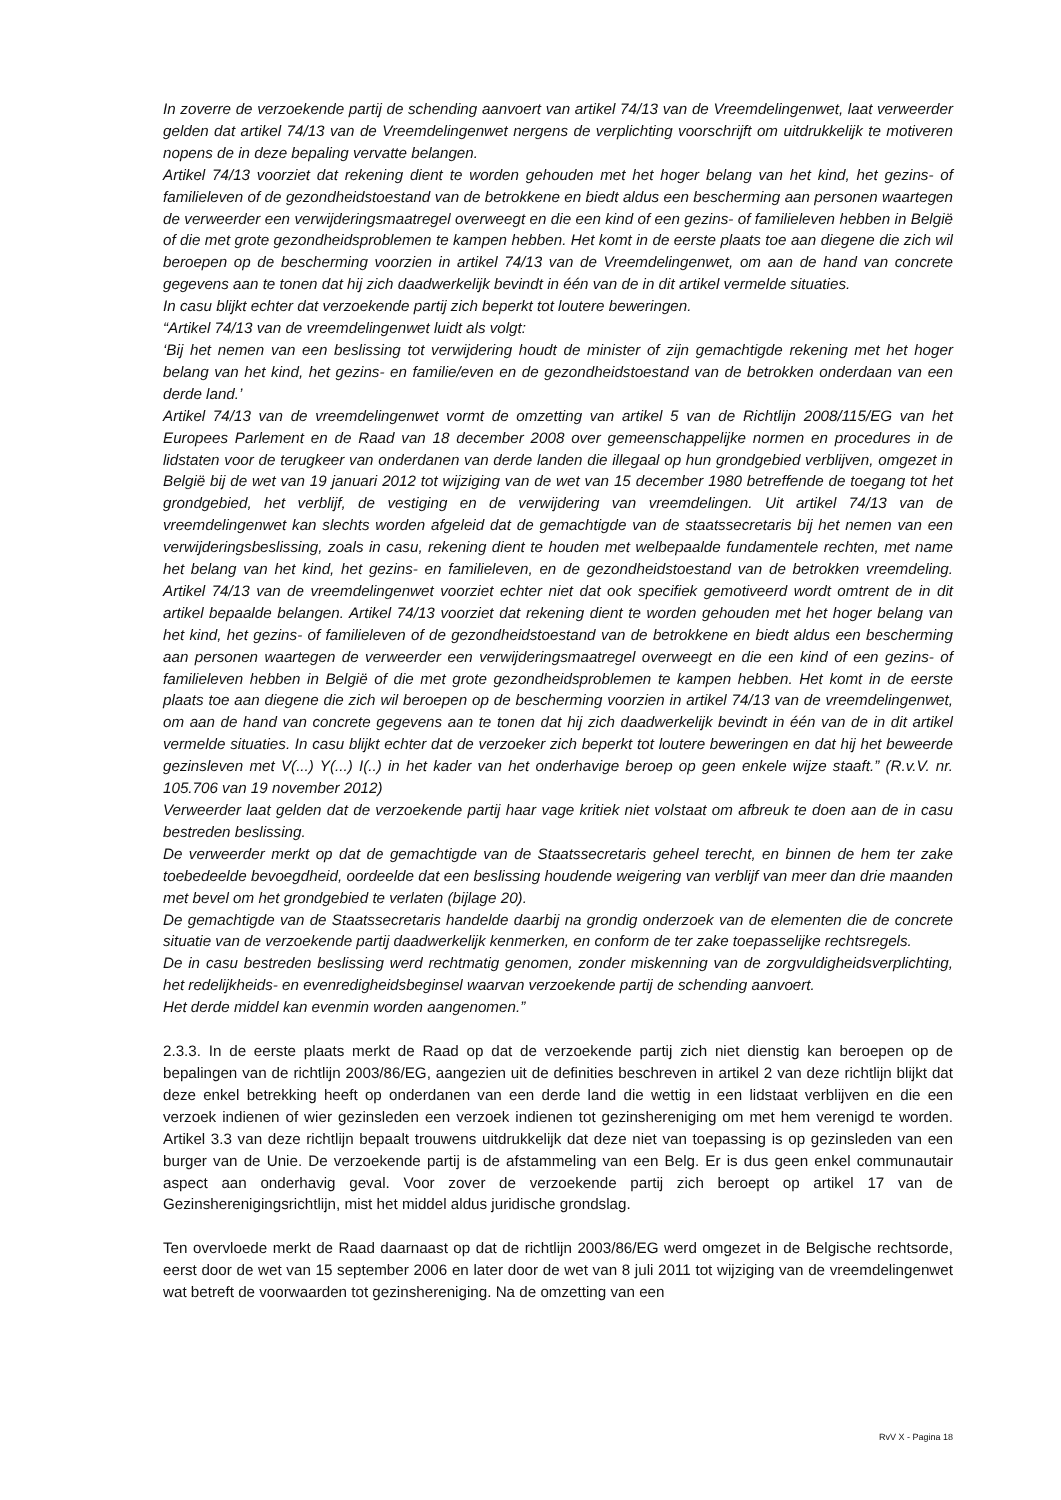In zoverre de verzoekende partij de schending aanvoert van artikel 74/13 van de Vreemdelingenwet, laat verweerder gelden dat artikel 74/13 van de Vreemdelingenwet nergens de verplichting voorschrijft om uitdrukkelijk te motiveren nopens de in deze bepaling vervatte belangen.
Artikel 74/13 voorziet dat rekening dient te worden gehouden met het hoger belang van het kind, het gezins- of familieleven of de gezondheidstoestand van de betrokkene en biedt aldus een bescherming aan personen waartegen de verweerder een verwijderingsmaatregel overweegt en die een kind of een gezins- of familieleven hebben in België of die met grote gezondheidsproblemen te kampen hebben. Het komt in de eerste plaats toe aan diegene die zich wil beroepen op de bescherming voorzien in artikel 74/13 van de Vreemdelingenwet, om aan de hand van concrete gegevens aan te tonen dat hij zich daadwerkelijk bevindt in één van de in dit artikel vermelde situaties.
In casu blijkt echter dat verzoekende partij zich beperkt tot loutere beweringen.
“Artikel 74/13 van de vreemdelingenwet luidt als volgt:
‘Bij het nemen van een beslissing tot verwijdering houdt de minister of zijn gemachtigde rekening met het hoger belang van het kind, het gezins- en familie/even en de gezondheidstoestand van de betrokken onderdaan van een derde land.’
Artikel 74/13 van de vreemdelingenwet vormt de omzetting van artikel 5 van de Richtlijn 2008/115/EG van het Europees Parlement en de Raad van 18 december 2008 over gemeenschappelijke normen en procedures in de lidstaten voor de terugkeer van onderdanen van derde landen die illegaal op hun grondgebied verblijven, omgezet in België bij de wet van 19 januari 2012 tot wijziging van de wet van 15 december 1980 betreffende de toegang tot het grondgebied, het verblijf, de vestiging en de verwijdering van vreemdelingen. Uit artikel 74/13 van de vreemdelingenwet kan slechts worden afgeleid dat de gemachtigde van de staatssecretaris bij het nemen van een verwijderingsbeslissing, zoals in casu, rekening dient te houden met welbepaalde fundamentele rechten, met name het belang van het kind, het gezins- en familieleven, en de gezondheidstoestand van de betrokken vreemdeling. Artikel 74/13 van de vreemdelingenwet voorziet echter niet dat ook specifiek gemotiveerd wordt omtrent de in dit artikel bepaalde belangen. Artikel 74/13 voorziet dat rekening dient te worden gehouden met het hoger belang van het kind, het gezins- of familieleven of de gezondheidstoestand van de betrokkene en biedt aldus een bescherming aan personen waartegen de verweerder een verwijderingsmaatregel overweegt en die een kind of een gezins- of familieleven hebben in België of die met grote gezondheidsproblemen te kampen hebben. Het komt in de eerste plaats toe aan diegene die zich wil beroepen op de bescherming voorzien in artikel 74/13 van de vreemdelingenwet, om aan de hand van concrete gegevens aan te tonen dat hij zich daadwerkelijk bevindt in één van de in dit artikel vermelde situaties. In casu blijkt echter dat de verzoeker zich beperkt tot loutere beweringen en dat hij het beweerde gezinsleven met V(...) Y(...) I(..) in het kader van het onderhavige beroep op geen enkele wijze staaft.” (R.v.V. nr. 105.706 van 19 november 2012)
Verweerder laat gelden dat de verzoekende partij haar vage kritiek niet volstaat om afbreuk te doen aan de in casu bestreden beslissing.
De verweerder merkt op dat de gemachtigde van de Staatssecretaris geheel terecht, en binnen de hem ter zake toebedeelde bevoegdheid, oordeelde dat een beslissing houdende weigering van verblijf van meer dan drie maanden met bevel om het grondgebied te verlaten (bijlage 20).
De gemachtigde van de Staatssecretaris handelde daarbij na grondig onderzoek van de elementen die de concrete situatie van de verzoekende partij daadwerkelijk kenmerken, en conform de ter zake toepasselijke rechtsregels.
De in casu bestreden beslissing werd rechtmatig genomen, zonder miskenning van de zorgvuldigheidsverplichting, het redelijkheids- en evenredigheidsbeginsel waarvan verzoekende partij de schending aanvoert.
Het derde middel kan evenmin worden aangenomen.”
2.3.3. In de eerste plaats merkt de Raad op dat de verzoekende partij zich niet dienstig kan beroepen op de bepalingen van de richtlijn 2003/86/EG, aangezien uit de definities beschreven in artikel 2 van deze richtlijn blijkt dat deze enkel betrekking heeft op onderdanen van een derde land die wettig in een lidstaat verblijven en die een verzoek indienen of wier gezinsleden een verzoek indienen tot gezinshereniging om met hem verenigd te worden. Artikel 3.3 van deze richtlijn bepaalt trouwens uitdrukkelijk dat deze niet van toepassing is op gezinsleden van een burger van de Unie. De verzoekende partij is de afstammeling van een Belg. Er is dus geen enkel communautair aspect aan onderhavig geval. Voor zover de verzoekende partij zich beroept op artikel 17 van de Gezinsherenigingsrichtlijn, mist het middel aldus juridische grondslag.
Ten overvloede merkt de Raad daarnaast op dat de richtlijn 2003/86/EG werd omgezet in de Belgische rechtsorde, eerst door de wet van 15 september 2006 en later door de wet van 8 juli 2011 tot wijziging van de vreemdelingenwet wat betreft de voorwaarden tot gezinshereniging. Na de omzetting van een
RvV X - Pagina 18